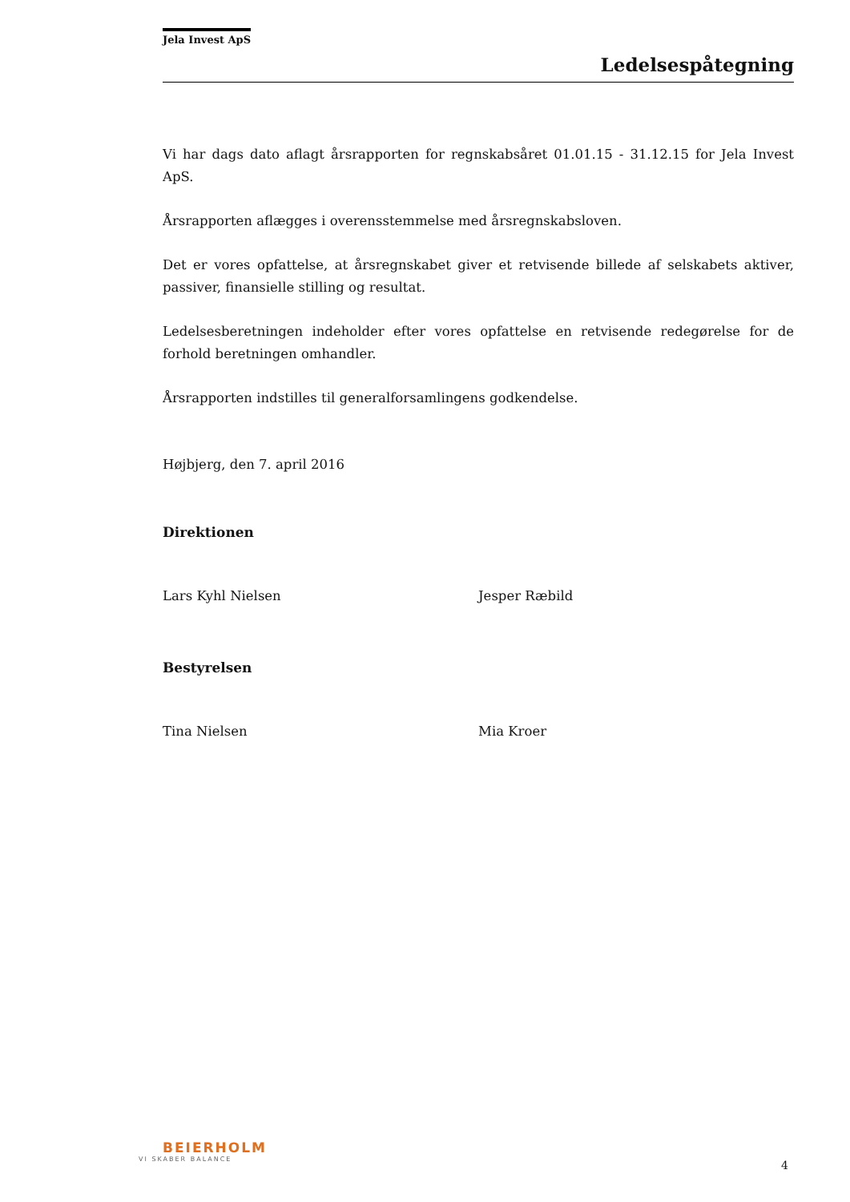Jela Invest ApS
Ledelsespåtegning
Vi har dags dato aflagt årsrapporten for regnskabsåret 01.01.15 - 31.12.15 for Jela Invest ApS.
Årsrapporten aflægges i overensstemmelse med årsregnskabsloven.
Det er vores opfattelse, at årsregnskabet giver et retvisende billede af selskabets aktiver, passiver, finansielle stilling og resultat.
Ledelsesberetningen indeholder efter vores opfattelse en retvisende redegørelse for de forhold beretningen omhandler.
Årsrapporten indstilles til generalforsamlingens godkendelse.
Højbjerg, den 7. april 2016
Direktionen
Lars Kyhl Nielsen Jesper Ræbild
Bestyrelsen
Tina Nielsen Mia Kroer
BEIERHOLM
VI SKABER BALANCE
4